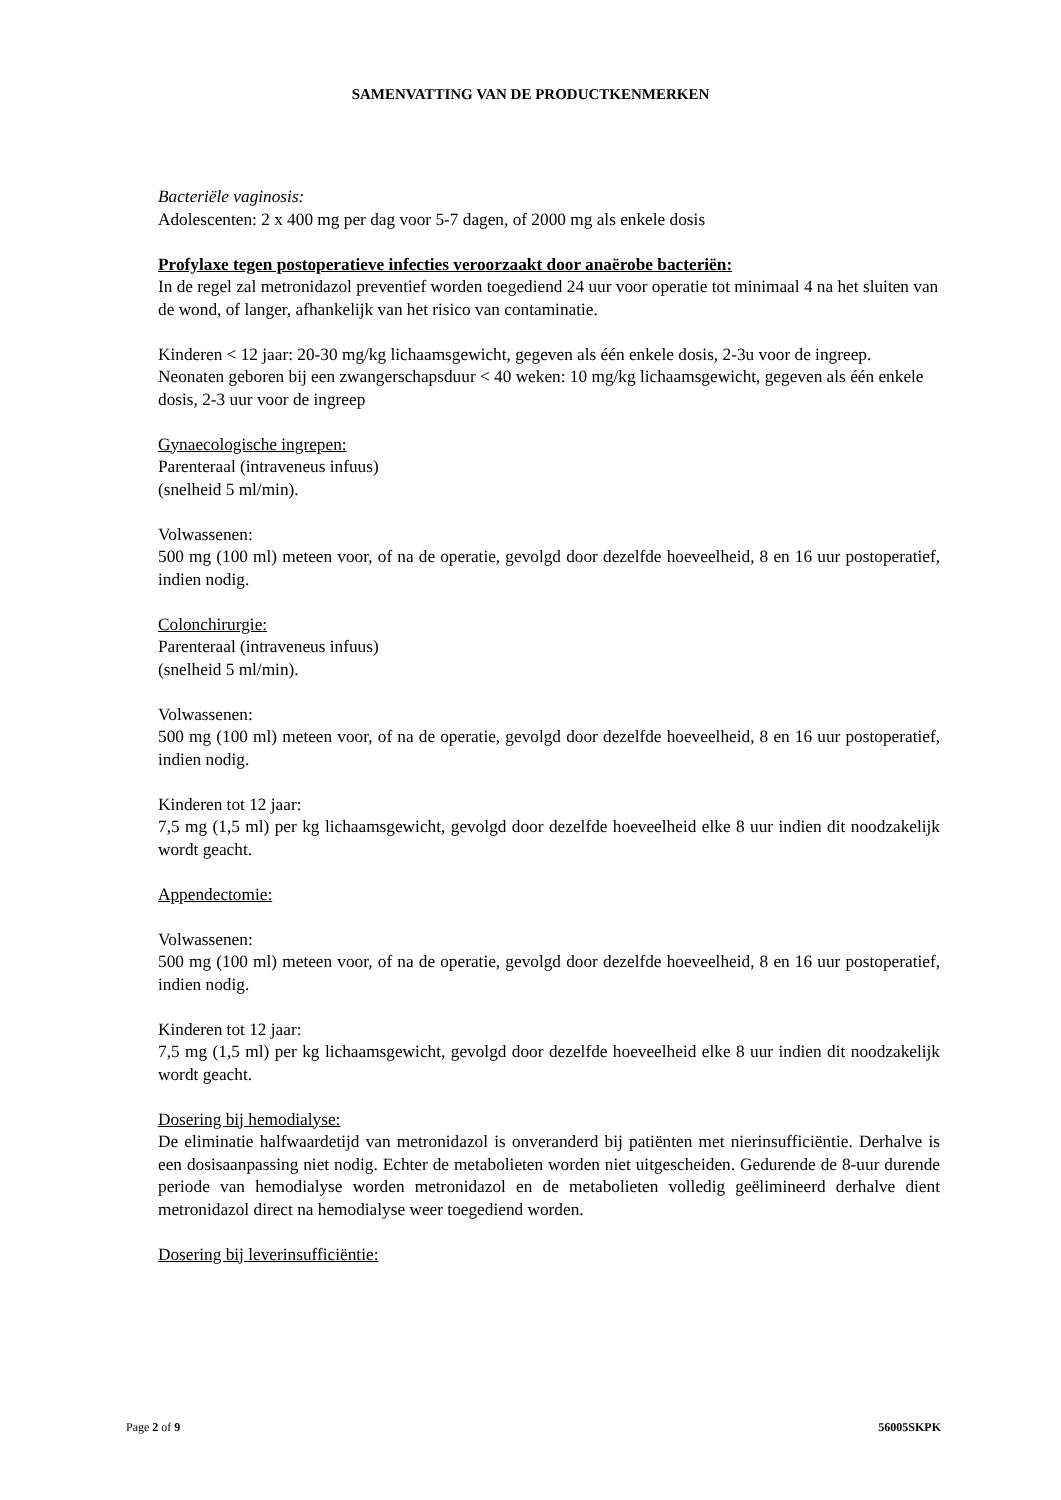SAMENVATTING VAN DE PRODUCTKENMERKEN
Bacteriële vaginosis:
Adolescenten: 2 x 400 mg per dag voor 5-7 dagen, of 2000 mg als enkele dosis
Profylaxe tegen postoperatieve infecties veroorzaakt door anaërobe bacteriën:
In de regel zal metronidazol preventief worden toegediend 24 uur voor operatie tot minimaal 4 na het sluiten van de wond, of langer, afhankelijk van het risico van contaminatie.
Kinderen < 12 jaar: 20-30 mg/kg lichaamsgewicht, gegeven als één enkele dosis, 2-3u voor de ingreep.
Neonaten geboren bij een zwangerschapsduur < 40 weken: 10 mg/kg lichaamsgewicht, gegeven als één enkele dosis, 2-3 uur voor de ingreep
Gynaecologische ingrepen:
Parenteraal (intraveneus infuus)
(snelheid 5 ml/min).
Volwassenen:
500 mg (100 ml) meteen voor, of na de operatie, gevolgd door dezelfde hoeveelheid, 8 en 16 uur postoperatief, indien nodig.
Colonchirurgie:
Parenteraal (intraveneus infuus)
(snelheid 5 ml/min).
Volwassenen:
500 mg (100 ml) meteen voor, of na de operatie, gevolgd door dezelfde hoeveelheid, 8 en 16 uur postoperatief, indien nodig.
Kinderen tot 12 jaar:
7,5 mg (1,5 ml) per kg lichaamsgewicht, gevolgd door dezelfde hoeveelheid elke 8 uur indien dit noodzakelijk wordt geacht.
Appendectomie:
Volwassenen:
500 mg (100 ml) meteen voor, of na de operatie, gevolgd door dezelfde hoeveelheid, 8 en 16 uur postoperatief, indien nodig.
Kinderen tot 12 jaar:
7,5 mg (1,5 ml) per kg lichaamsgewicht, gevolgd door dezelfde hoeveelheid elke 8 uur indien dit noodzakelijk wordt geacht.
Dosering bij hemodialyse:
De eliminatie halfwaardetijd van metronidazol is onveranderd bij patiënten met nierinsufficiëntie. Derhalve is een dosisaanpassing niet nodig. Echter de metabolieten worden niet uitgescheiden. Gedurende de 8-uur durende periode van hemodialyse worden metronidazol en de metabolieten volledig geëlimineerd derhalve dient metronidazol direct na hemodialyse weer toegediend worden.
Dosering bij leverinsufficiëntie:
Page 2 of 9 56005SKPK